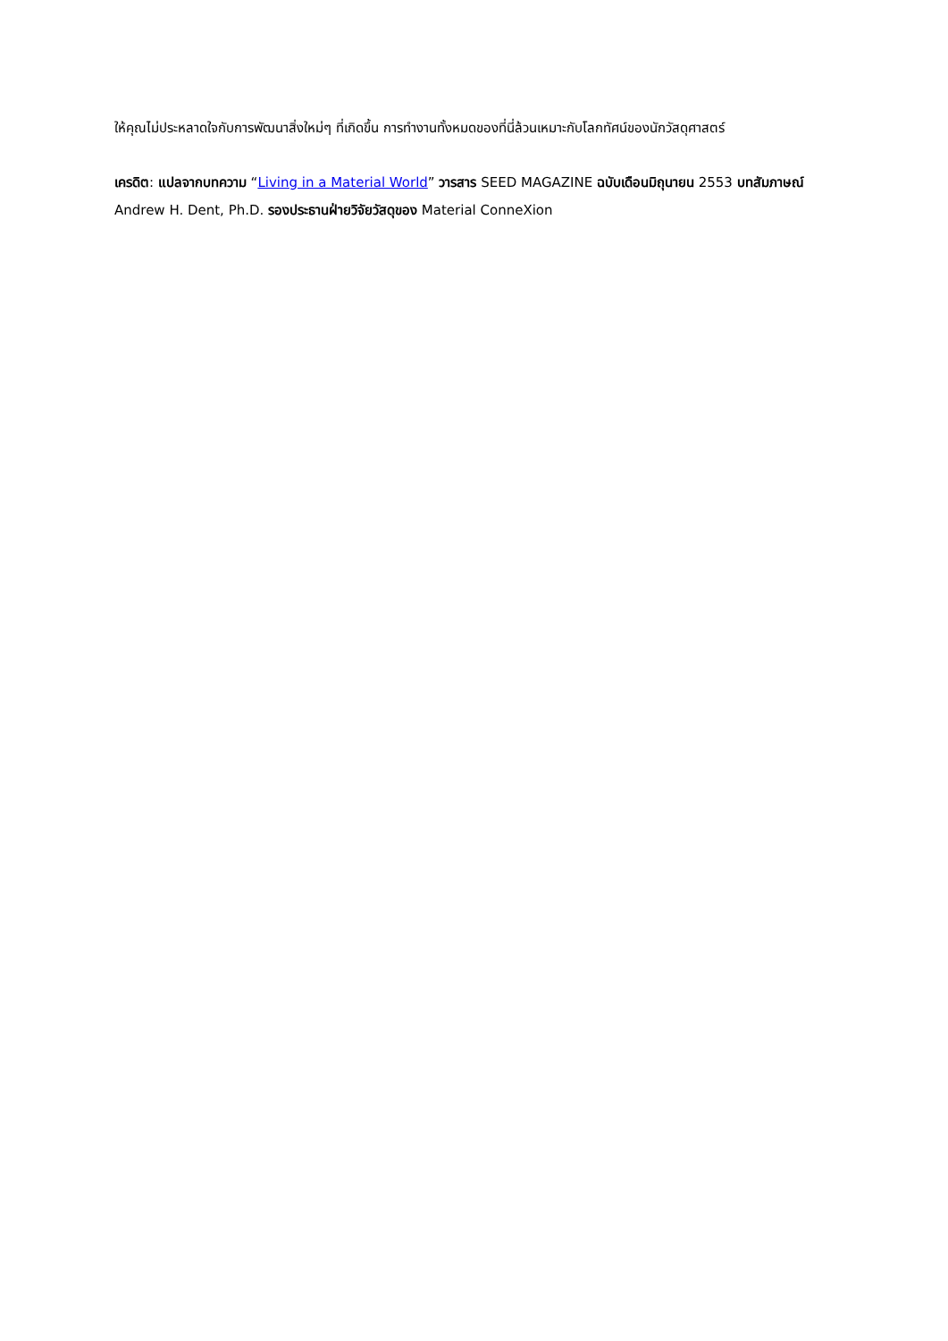ให้คุณไม่ประหลาดใจกับการพัฒนาสิ่งใหม่ๆ ที่เกิดขึ้น การทำงานทั้งหมดของที่นี่ล้วนเหมาะกับโลกทัศน์ของนักวัสดุศาสตร์
เครดิต: แปลจากบทความ “Living in a Material World” วารสาร SEED MAGAZINE ฉบับเดือนมิถุนายน 2553 บทสัมภาษณ์ Andrew H. Dent, Ph.D. รองประธานฝ่ายวิจัยวัสดุของ Material ConneXion